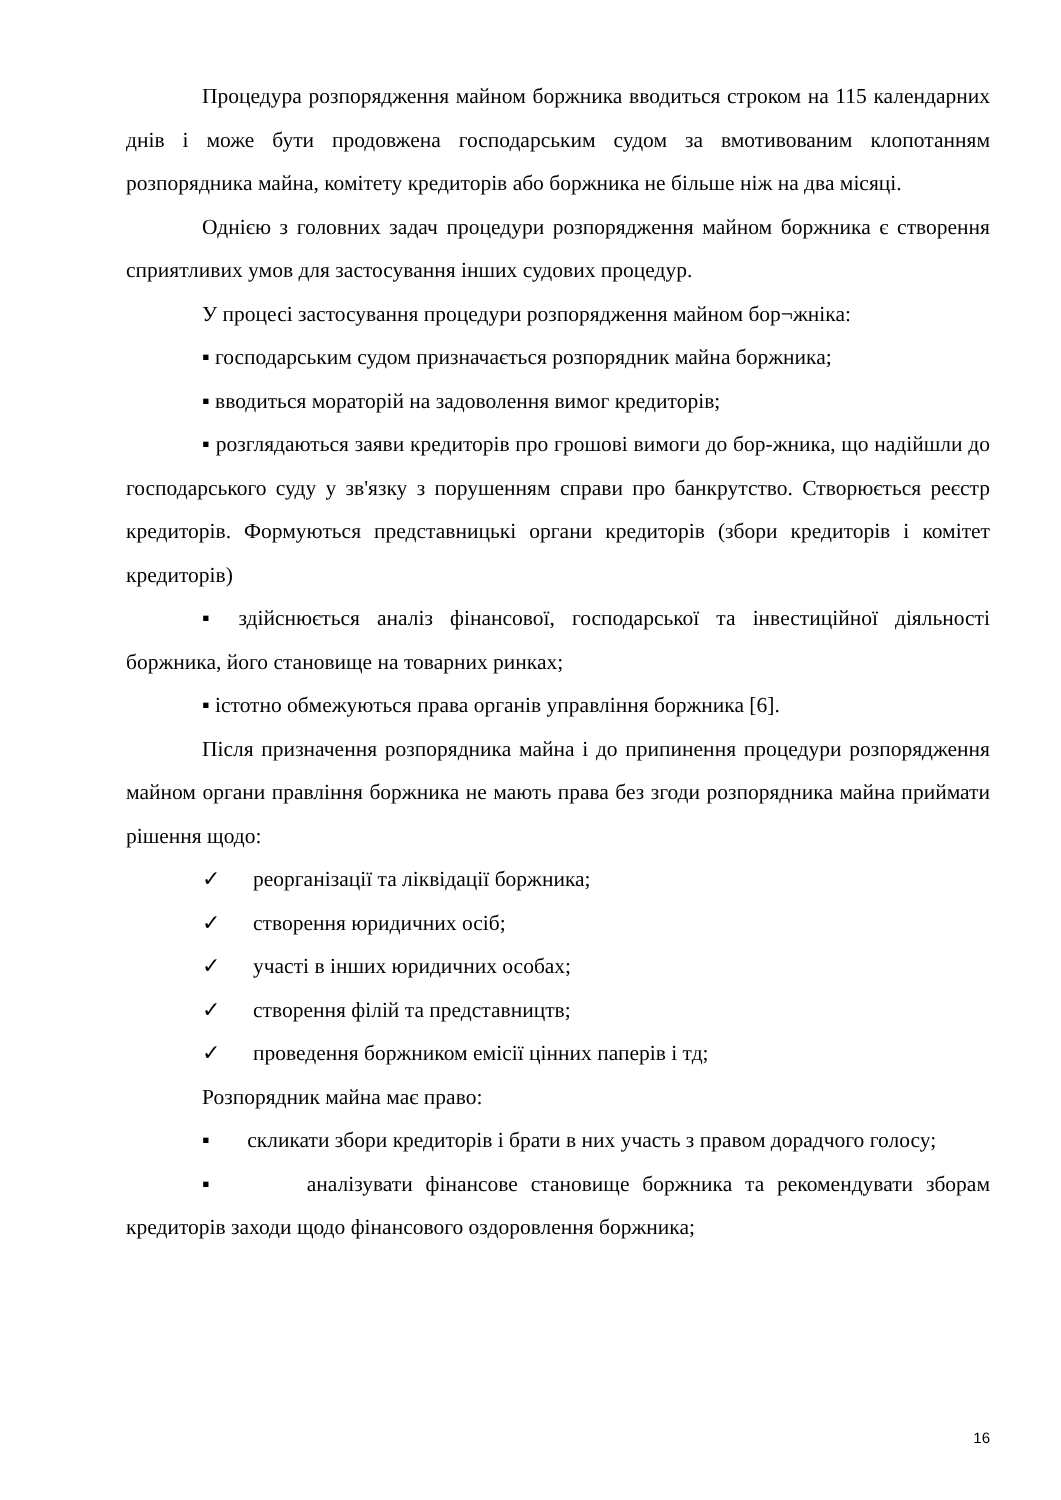Процедура розпорядження майном боржника вводиться строком на 115 календарних днів і може бути продовжена господарським судом за вмотивованим клопотанням розпорядника майна, комітету кредиторів або боржника не більше ніж на два місяці.
Однією з головних задач процедури розпорядження майном боржника є створення сприятливих умов для застосування інших судових процедур.
У процесі застосування процедури розпорядження майном бор¬жніка:
▪ господарським судом призначається розпорядник майна боржника;
▪ вводиться мораторій на задоволення вимог кредиторів;
▪ розглядаються заяви кредиторів про грошові вимоги до бор-жника, що надійшли до господарського суду у зв'язку з порушенням справи про банкрутство. Створюється реєстр кредиторів. Формуються представницькі органи кредиторів (збори кредиторів і комітет кредиторів)
▪ здійснюється аналіз фінансової, господарської та інвестиційної діяльності боржника, його становище на товарних ринках;
▪ істотно обмежуються права органів управління боржника [6].
Після призначення розпорядника майна і до припинення процедури розпорядження майном органи правління боржника не мають права без згоди розпорядника майна приймати рішення щодо:
✓ реорганізації та ліквідації боржника;
✓ створення юридичних осіб;
✓ участі в інших юридичних особах;
✓ створення філій та представництв;
✓ проведення боржником емісії цінних паперів і тд;
Розпорядник майна має право:
▪ скликати збори кредиторів і брати в них участь з правом дорадчого голосу;
▪ аналізувати фінансове становище боржника та рекомендувати зборам кредиторів заходи щодо фінансового оздоровлення боржника;
16